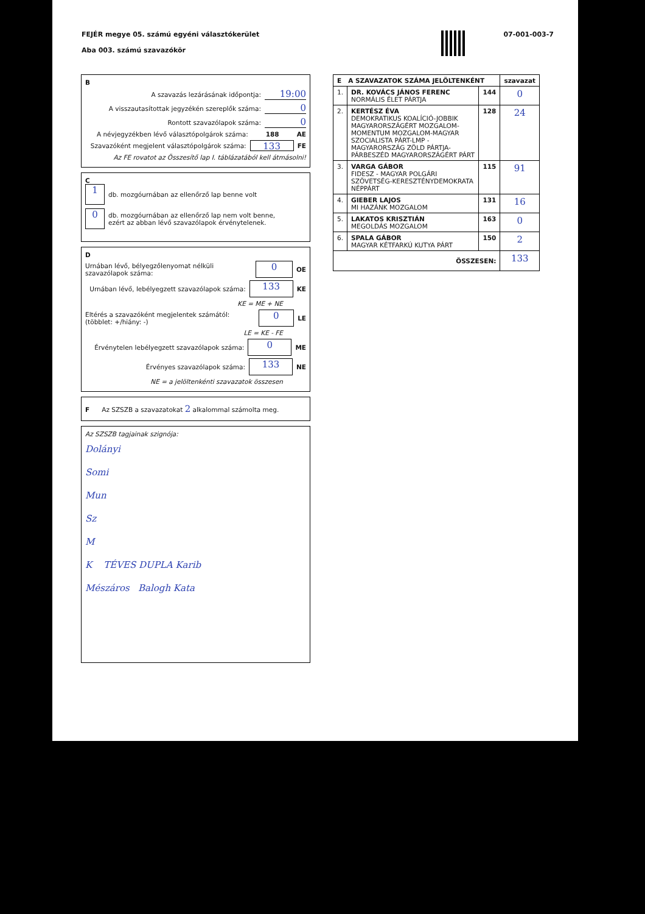FEJÉR megye 05. számú egyéni választókerület
Aba 003. számú szavazókör
07-001-003-7
B
A szavazás lezárásának időpontja: 19:00
A visszautasítottak jegyzékén szereplők száma: 0
Rontott szavazólapok száma: 0
A névjegyzékben lévő választópolgárok száma: 188 AE
Szavazóként megjelent választópolgárok száma: 133 FE
Az FE rovatot az Összesítő lap I. táblázatából kell átmásolni!
C
1 db. mozgóurnában az ellenőrző lap benne volt
0 db. mozgóurnában az ellenőrző lap nem volt benne,
ezért az abban lévő szavazólapok érvénytelenek.
D
Urnában lévő, bélyegzőlenyomat nélküli szavazólapok száma: 0 OE
Urnában lévő, lebélyegzett szavazólapok száma: 133 KE
KE = ME + NE
Eltérés a szavazóként megjelentek számától: (többlet: +/hiány: -) 0 LE
LE = KE - FE
Érvénytelen lebélyegzett szavazólapok száma: 0 ME
Érvényes szavazólapok száma: 133 NE
NE = a jelöltenkénti szavazatok összesen
F Az SZSZB a szavazatokat 2 alkalommal számolta meg.
Az SZSZB tagjainak szignója:
Dolányi
Somi
Mun
Sz
M
K TÉVES DUPLA Karib
Mészáros Balogh Kata
| E A SZAVAZATOK SZÁMA JELÖLTENKÉNT | | | szavazat |
| --- | --- | --- | --- |
| 1. | DR. KOVÁCS JÁNOS FERENC NORMÁLIS ÉLET PÁRTJA | 144 | 0 |
| 2. | KERTÉSZ ÉVA DEMOKRATIKUS KOALÍCIÓ-JOBBIK MAGYARORSZÁGÉRT MOZGALOM-MOMENTUM MOZGALOM-MAGYAR SZOCIALISTA PÁRT-LMP - MAGYARORSZÁG ZÖLD PÁRTJA-PÁRBESZÉD MAGYARORSZÁGÉRT PÁRT | 128 | 24 |
| 3. | VARGA GÁBOR FIDESZ - MAGYAR POLGÁRI SZÖVETSÉG-KERESZTÉNYDEMOKRATA NÉPPÁRT | 115 | 91 |
| 4. | GIEBER LAJOS MI HAZÁNK MOZGALOM | 131 | 16 |
| 5. | LAKATOS KRISZTIÁN MEGOLDÁS MOZGALOM | 163 | 0 |
| 6. | SPALA GÁBOR MAGYAR KÉTFARKÚ KUTYA PÁRT | 150 | 2 |
| ÖSSZESEN: | | | 133 |